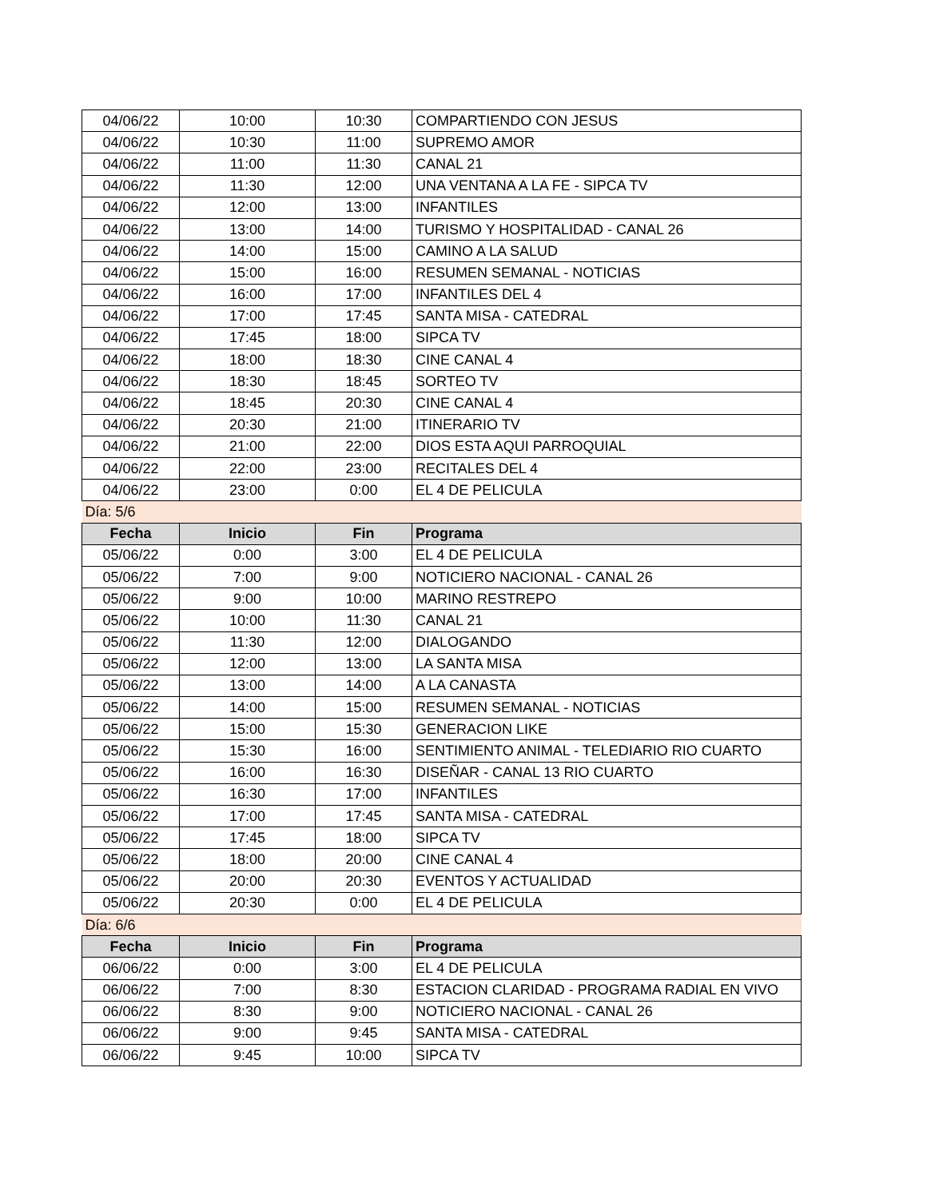| 04/06/22 | 10:00 | 10:30 | COMPARTIENDO CON JESUS |
| 04/06/22 | 10:30 | 11:00 | SUPREMO AMOR |
| 04/06/22 | 11:00 | 11:30 | CANAL 21 |
| 04/06/22 | 11:30 | 12:00 | UNA VENTANA A LA FE - SIPCA TV |
| 04/06/22 | 12:00 | 13:00 | INFANTILES |
| 04/06/22 | 13:00 | 14:00 | TURISMO Y HOSPITALIDAD - CANAL 26 |
| 04/06/22 | 14:00 | 15:00 | CAMINO A LA SALUD |
| 04/06/22 | 15:00 | 16:00 | RESUMEN SEMANAL - NOTICIAS |
| 04/06/22 | 16:00 | 17:00 | INFANTILES DEL 4 |
| 04/06/22 | 17:00 | 17:45 | SANTA MISA - CATEDRAL |
| 04/06/22 | 17:45 | 18:00 | SIPCA TV |
| 04/06/22 | 18:00 | 18:30 | CINE CANAL 4 |
| 04/06/22 | 18:30 | 18:45 | SORTEO TV |
| 04/06/22 | 18:45 | 20:30 | CINE CANAL 4 |
| 04/06/22 | 20:30 | 21:00 | ITINERARIO TV |
| 04/06/22 | 21:00 | 22:00 | DIOS ESTA AQUI PARROQUIAL |
| 04/06/22 | 22:00 | 23:00 | RECITALES DEL 4 |
| 04/06/22 | 23:00 | 0:00 | EL 4 DE PELICULA |
| Día: 5/6 | | | |
| Fecha | Inicio | Fin | Programa |
| 05/06/22 | 0:00 | 3:00 | EL 4 DE PELICULA |
| 05/06/22 | 7:00 | 9:00 | NOTICIERO NACIONAL - CANAL 26 |
| 05/06/22 | 9:00 | 10:00 | MARINO RESTREPO |
| 05/06/22 | 10:00 | 11:30 | CANAL 21 |
| 05/06/22 | 11:30 | 12:00 | DIALOGANDO |
| 05/06/22 | 12:00 | 13:00 | LA SANTA MISA |
| 05/06/22 | 13:00 | 14:00 | A LA CANASTA |
| 05/06/22 | 14:00 | 15:00 | RESUMEN SEMANAL - NOTICIAS |
| 05/06/22 | 15:00 | 15:30 | GENERACION LIKE |
| 05/06/22 | 15:30 | 16:00 | SENTIMIENTO ANIMAL - TELEDIARIO RIO CUARTO |
| 05/06/22 | 16:00 | 16:30 | DISEÑAR - CANAL 13 RIO CUARTO |
| 05/06/22 | 16:30 | 17:00 | INFANTILES |
| 05/06/22 | 17:00 | 17:45 | SANTA MISA - CATEDRAL |
| 05/06/22 | 17:45 | 18:00 | SIPCA TV |
| 05/06/22 | 18:00 | 20:00 | CINE CANAL 4 |
| 05/06/22 | 20:00 | 20:30 | EVENTOS Y ACTUALIDAD |
| 05/06/22 | 20:30 | 0:00 | EL 4 DE PELICULA |
| Día: 6/6 | | | |
| Fecha | Inicio | Fin | Programa |
| 06/06/22 | 0:00 | 3:00 | EL 4 DE PELICULA |
| 06/06/22 | 7:00 | 8:30 | ESTACION CLARIDAD - PROGRAMA RADIAL EN VIVO |
| 06/06/22 | 8:30 | 9:00 | NOTICIERO NACIONAL - CANAL 26 |
| 06/06/22 | 9:00 | 9:45 | SANTA MISA - CATEDRAL |
| 06/06/22 | 9:45 | 10:00 | SIPCA TV |